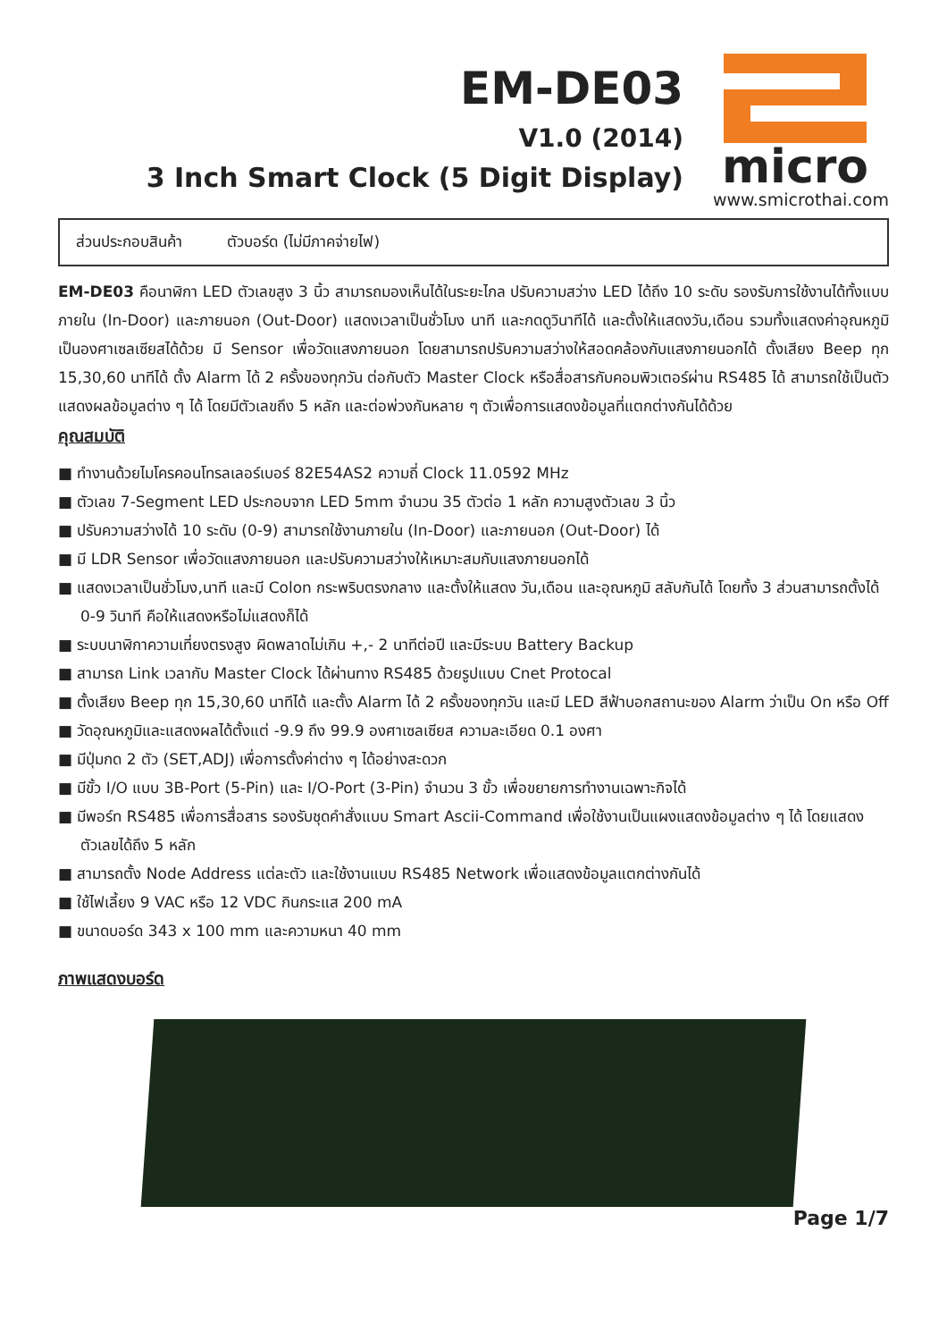EM-DE03
V1.0 (2014)
3 Inch Smart Clock (5 Digit Display)
micro
www.smicrothai.com
ส่วนประกอบสินค้า ตัวบอร์ด (ไม่มีภาคจ่ายไฟ)
EM-DE03 คือนาฬิกา LED ตัวเลขสูง 3 นิ้ว สามารถมองเห็นได้ในระยะไกล ปรับความสว่าง LED ได้ถึง 10 ระดับ รองรับการใช้งานได้ทั้งแบบภายใน (In-Door) และภายนอก (Out-Door) แสดงเวลาเป็นชั่วโมง นาที และกดดูวินาทีได้ และตั้งให้แสดงวัน,เดือน รวมทั้งแสดงค่าอุณหภูมิเป็นองศาเซลเซียสได้ด้วย มี Sensor เพื่อวัดแสงภายนอก โดยสามารถปรับความสว่างให้สอดคล้องกับแสงภายนอกได้ ตั้งเสียง Beep ทุก 15,30,60 นาทีได้ ตั้ง Alarm ได้ 2 ครั้งของทุกวัน ต่อกับตัว Master Clock หรือสื่อสารกับคอมพิวเตอร์ผ่าน RS485 ได้ สามารถใช้เป็นตัวแสดงผลข้อมูลต่าง ๆ ได้ โดยมีตัวเลขถึง 5 หลัก และต่อพ่วงกันหลาย ๆ ตัวเพื่อการแสดงข้อมูลที่แตกต่างกันได้ด้วย
คุณสมบัติ
■ ทำงานด้วยไมโครคอนโทรลเลอร์เบอร์ 82E54AS2 ความถี่ Clock 11.0592 MHz
■ ตัวเลข 7-Segment LED ประกอบจาก LED 5mm จำนวน 35 ตัวต่อ 1 หลัก ความสูงตัวเลข 3 นิ้ว
■ ปรับความสว่างได้ 10 ระดับ (0-9) สามารถใช้งานภายใน (In-Door) และภายนอก (Out-Door) ได้
■ มี LDR Sensor เพื่อวัดแสงภายนอก และปรับความสว่างให้เหมาะสมกับแสงภายนอกได้
■ แสดงเวลาเป็นชั่วโมง,นาที และมี Colon กระพริบตรงกลาง และตั้งให้แสดง วัน,เดือน และอุณหภูมิ สลับกันได้ โดยทั้ง 3 ส่วนสามารถตั้งได้ 0-9 วินาที คือให้แสดงหรือไม่แสดงก็ได้
■ ระบบนาฬิกาความเที่ยงตรงสูง ผิดพลาดไม่เกิน +,- 2 นาทีต่อปี และมีระบบ Battery Backup
■ สามารถ Link เวลากับ Master Clock ได้ผ่านทาง RS485 ด้วยรูปแบบ Cnet Protocal
■ ตั้งเสียง Beep ทุก 15,30,60 นาทีได้ และตั้ง Alarm ได้ 2 ครั้งของทุกวัน และมี LED สีฟ้าบอกสถานะของ Alarm ว่าเป็น On หรือ Off
■ วัดอุณหภูมิและแสดงผลได้ตั้งแต่ -9.9 ถึง 99.9 องศาเซลเซียส ความละเอียด 0.1 องศา
■ มีปุ่มกด 2 ตัว (SET,ADJ) เพื่อการตั้งค่าต่าง ๆ ได้อย่างสะดวก
■ มีขั้ว I/O แบบ 3B-Port (5-Pin) และ I/O-Port (3-Pin) จำนวน 3 ขั้ว เพื่อขยายการทำงานเฉพาะกิจได้
■ มีพอร์ท RS485 เพื่อการสื่อสาร รองรับชุดคำสั่งแบบ Smart Ascii-Command เพื่อใช้งานเป็นแผงแสดงข้อมูลต่าง ๆ ได้ โดยแสดงตัวเลขได้ถึง 5 หลัก
■ สามารถตั้ง Node Address แต่ละตัว และใช้งานแบบ RS485 Network เพื่อแสดงข้อมูลแตกต่างกันได้
■ ใช้ไฟเลี้ยง 9 VAC หรือ 12 VDC กินกระแส 200 mA
■ ขนาดบอร์ด 343 x 100 mm และความหนา 40 mm
ภาพแสดงบอร์ด
Page 1/7